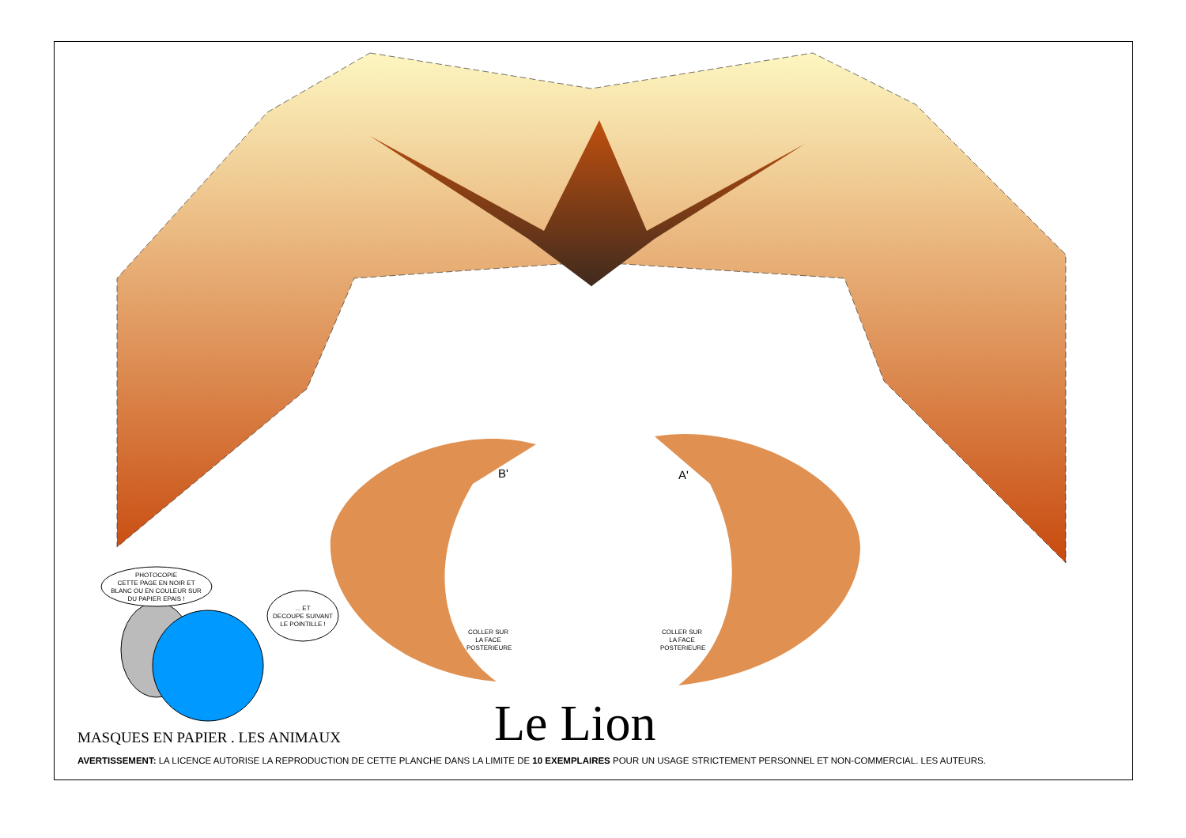PHOTOCOPIE
CETTE PAGE EN NOIR ET
BLANC OU EN COULEUR SUR
DU PAPIER EPAIS !
... ET
DECOUPE SUIVANT
LE POINTILLE !
B' A'
COLLER SUR LA FACE POSTERIEURE
COLLER SUR LA FACE POSTERIEURE
Le Lion
MASQUES EN PAPIER . LES ANIMAUX
AVERTISSEMENT: LA LICENCE AUTORISE LA REPRODUCTION DE CETTE PLANCHE DANS LA LIMITE DE 10 EXEMPLAIRES POUR UN USAGE STRICTEMENT PERSONNEL ET NON-COMMERCIAL. LES AUTEURS.